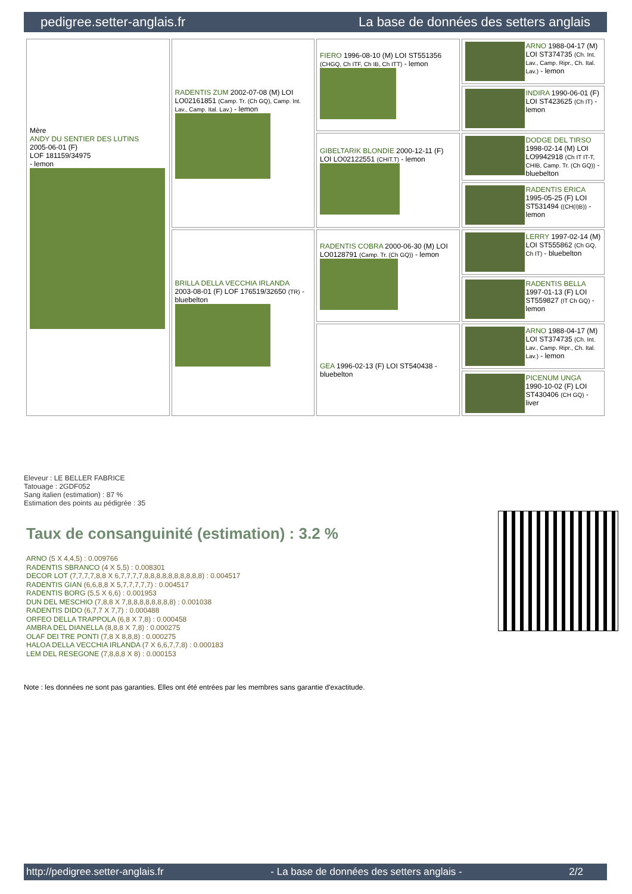pedigree.setter-anglais.fr La base de données des setters anglais
| Mère ANDY DU SENTIER DES LUTINS 2005-06-01 (F) LOF 181159/34975 - lemon | RADENTIS ZUM 2002-07-08 (M) LOI LO02161851 (Camp. Tr. (Ch GQ), Camp. Int. Lav., Camp. Ital. Lav.) - lemon | FIERO 1996-08-10 (M) LOI ST551356 (CHGQ, Ch ITF, Ch IB, Ch ITT) - lemon | ARNO 1988-04-17 (M) LOI ST374735 (Ch. Int. Lav., Camp. Ripr., Ch. Ital. Lav.) - lemon |
| | | | INDIRA 1990-06-01 (F) LOI ST423625 (Ch IT) - lemon |
| | | GIBELTARIK BLONDIE 2000-12-11 (F) LOI LO02122551 (CHIT.T) - lemon | DODGE DEL TIRSO 1998-02-14 (M) LOI LO9942918 (Ch IT IT-T, CHIB, Camp. Tr. (Ch GQ)) - bluebelton |
| | | | RADENTIS ERICA 1995-05-25 (F) LOI ST531494 ((CH(I)B)) - lemon |
| | BRILLA DELLA VECCHIA IRLANDA 2003-08-01 (F) LOF 176519/32650 (TR) - bluebelton | RADENTIS COBRA 2000-06-30 (M) LOI LO0128791 (Camp. Tr. (Ch GQ)) - lemon | LERRY 1997-02-14 (M) LOI ST555862 (Ch GQ, Ch IT) - bluebelton |
| | | | RADENTIS BELLA 1997-01-13 (F) LOI ST559827 (IT Ch GQ) - lemon |
| | | GEA 1996-02-13 (F) LOI ST540438 - bluebelton | ARNO 1988-04-17 (M) LOI ST374735 (Ch. Int. Lav., Camp. Ripr., Ch. Ital. Lav.) - lemon |
| | | | PICENUM UNGA 1990-10-02 (F) LOI ST430406 (CH GQ) - liver |
Eleveur : LE BELLER FABRICE
Tatouage : 2GDF052
Sang italien (estimation) : 87 %
Estimation des points au pédigrée : 35
Taux de consanguinité (estimation) : 3.2 %
ARNO (5 X 4,4,5) : 0.009766
RADENTIS SBRANCO (4 X 5,5) : 0.008301
DECOR LOT (7,7,7,7,8,8 X 6,7,7,7,7,8,8,8,8,8,8,8,8,8,8) : 0.004517
RADENTIS GIAN (6,6,8,8 X 5,7,7,7,7,7) : 0.004517
RADENTIS BORG (5,5 X 6,6) : 0.001953
DUN DEL MESCHIO (7,8,8 X 7,8,8,8,8,8,8,8,8) : 0.001038
RADENTIS DIDO (6,7,7 X 7,7) : 0.000488
ORFEO DELLA TRAPPOLA (6,8 X 7,8) : 0.000458
AMBRA DEL DIANELLA (8,8,8 X 7,8) : 0.000275
OLAF DEI TRE PONTI (7,8 X 8,8,8) : 0.000275
HALOA DELLA VECCHIA IRLANDA (7 X 6,6,7,7,8) : 0.000183
LEM DEL RESEGONE (7,8,8,8 X 8) : 0.000153
Note : les données ne sont pas garanties. Elles ont été entrées par les membres sans garantie d'exactitude.
http://pedigree.setter-anglais.fr - La base de données des setters anglais - 2/2